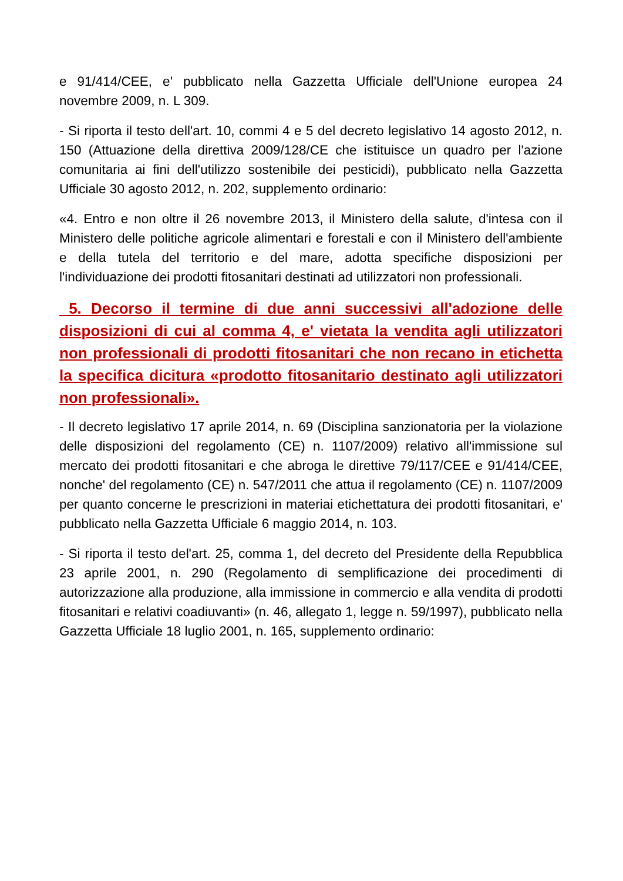e 91/414/CEE, e' pubblicato nella Gazzetta Ufficiale dell'Unione europea 24 novembre 2009, n. L 309.
- Si riporta il testo dell'art. 10, commi 4 e 5 del decreto legislativo 14 agosto 2012, n. 150 (Attuazione della direttiva 2009/128/CE che istituisce un quadro per l'azione comunitaria ai fini dell'utilizzo sostenibile dei pesticidi), pubblicato nella Gazzetta Ufficiale 30 agosto 2012, n. 202, supplemento ordinario:
«4. Entro e non oltre il 26 novembre 2013, il Ministero della salute, d'intesa con il Ministero delle politiche agricole alimentari e forestali e con il Ministero dell'ambiente e della tutela del territorio e del mare, adotta specifiche disposizioni per l'individuazione dei prodotti fitosanitari destinati ad utilizzatori non professionali.
5. Decorso il termine di due anni successivi all'adozione delle disposizioni di cui al comma 4, e' vietata la vendita agli utilizzatori non professionali di prodotti fitosanitari che non recano in etichetta la specifica dicitura «prodotto fitosanitario destinato agli utilizzatori non professionali».
- Il decreto legislativo 17 aprile 2014, n. 69 (Disciplina sanzionatoria per la violazione delle disposizioni del regolamento (CE) n. 1107/2009) relativo all'immissione sul mercato dei prodotti fitosanitari e che abroga le direttive 79/117/CEE e 91/414/CEE, nonche' del regolamento (CE) n. 547/2011 che attua il regolamento (CE) n. 1107/2009 per quanto concerne le prescrizioni in materiai etichettatura dei prodotti fitosanitari, e' pubblicato nella Gazzetta Ufficiale 6 maggio 2014, n. 103.
- Si riporta il testo del'art. 25, comma 1, del decreto del Presidente della Repubblica 23 aprile 2001, n. 290 (Regolamento di semplificazione dei procedimenti di autorizzazione alla produzione, alla immissione in commercio e alla vendita di prodotti fitosanitari e relativi coadiuvanti» (n. 46, allegato 1, legge n. 59/1997), pubblicato nella Gazzetta Ufficiale 18 luglio 2001, n. 165, supplemento ordinario: